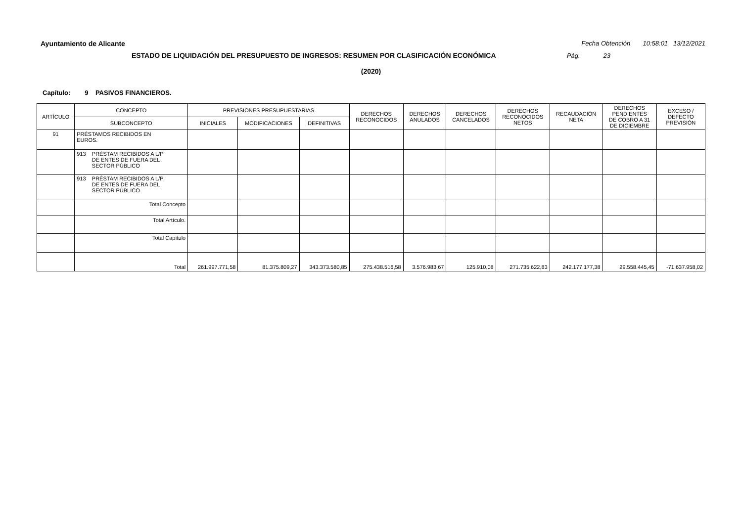Ayuntamiento de Alicante Fecha Obtención 10:58:01 13/12/2021
ESTADO DE LIQUIDACIÓN DEL PRESUPUESTO DE INGRESOS: RESUMEN POR CLASIFICACIÓN ECONÓMICA Pág. 23
(2020)
Capítulo: 9 PASIVOS FINANCIEROS.
| ARTÍCULO | CONCEPTO | PREVISIONES PRESUPUESTARIAS | | | DERECHOS RECONOCIDOS | DERECHOS ANULADOS | DERECHOS CANCELADOS | DERECHOS RECONOCIDOS NETOS | RECAUDACIÓN NETA | DERECHOS PENDIENTES DE COBRO A 31 DE DICIEMBRE | EXCESO / DEFECTO PREVISIÓN |
| --- | --- | --- | --- | --- | --- | --- | --- | --- | --- | --- | --- |
| | SUBCONCEPTO | INICIALES | MODIFICACIONES | DEFINITIVAS | | | | | | | |
| 91 | PRÉSTAMOS RECIBIDOS EN EUROS. | | | | | | | | | | |
| | 913 PRÉSTAM RECIBIDOS A L/P DE ENTES DE FUERA DEL SECTOR PÚBLICO | | | | | | | | | | |
| | 913 PRÉSTAM RECIBIDOS A L/P DE ENTES DE FUERA DEL SECTOR PÚBLICO | | | | | | | | | | |
| | Total Concepto | | | | | | | | | | |
| | Total Artículo. | | | | | | | | | | |
| | Total Capítulo | | | | | | | | | | |
| | Total | 261.997.771,58 | 81.375.809,27 | 343.373.580,85 | 275.438.516,58 | 3.576.983,67 | 125.910,08 | 271.735.622,83 | 242.177.177,38 | 29.558.445,45 | -71.637.958,02 |